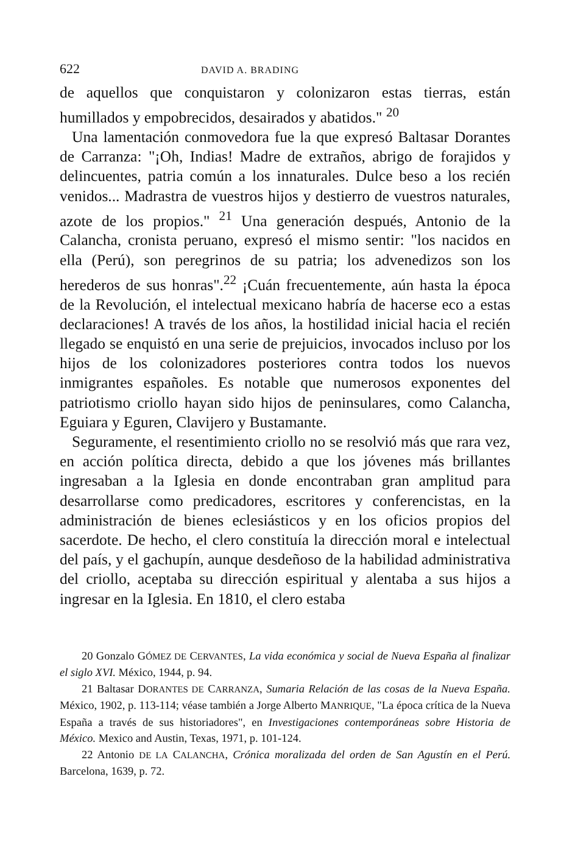622 DAVID A. BRADING
de aquellos que conquistaron y colonizaron estas tierras, están humillados y empobrecidos, desairados y abatidos." <sup>20</sup>
Una lamentación conmovedora fue la que expresó Baltasar Dorantes de Carranza: "¡Oh, Indias! Madre de extraños, abrigo de forajidos y delincuentes, patria común a los innaturales. Dulce beso a los recién venidos... Madrastra de vuestros hijos y destierro de vuestros naturales, azote de los propios." <sup>21</sup> Una generación después, Antonio de la Calancha, cronista peruano, expresó el mismo sentir: "los nacidos en ella (Perú), son peregrinos de su patria; los advenedizos son los herederos de sus honras".<sup>22</sup> ¡Cuán frecuentemente, aún hasta la época de la Revolución, el intelectual mexicano habría de hacerse eco a estas declaraciones! A través de los años, la hostilidad inicial hacia el recién llegado se enquistó en una serie de prejuicios, invocados incluso por los hijos de los colonizadores posteriores contra todos los nuevos inmigrantes españoles. Es notable que numerosos exponentes del patriotismo criollo hayan sido hijos de peninsulares, como Calancha, Eguiara y Eguren, Clavijero y Bustamante.
Seguramente, el resentimiento criollo no se resolvió más que rara vez, en acción política directa, debido a que los jóvenes más brillantes ingresaban a la Iglesia en donde encontraban gran amplitud para desarrollarse como predicadores, escritores y conferencistas, en la administración de bienes eclesiásticos y en los oficios propios del sacerdote. De hecho, el clero constituía la dirección moral e intelectual del país, y el gachupín, aunque desdeñoso de la habilidad administrativa del criollo, aceptaba su dirección espiritual y alentaba a sus hijos a ingresar en la Iglesia. En 1810, el clero estaba
20 Gonzalo GÓMEZ DE CERVANTES, La vida económica y social de Nueva España al finalizar el siglo XVI. México, 1944, p. 94.
21 Baltasar DORANTES DE CARRANZA, Sumaria Relación de las cosas de la Nueva España. México, 1902, p. 113-114; véase también a Jorge Alberto MANRIQUE, "La época crítica de la Nueva España a través de sus historiadores", en Investigaciones contemporáneas sobre Historia de México. Mexico and Austin, Texas, 1971, p. 101-124.
22 Antonio DE LA CALANCHA, Crónica moralizada del orden de San Agustín en el Perú. Barcelona, 1639, p. 72.